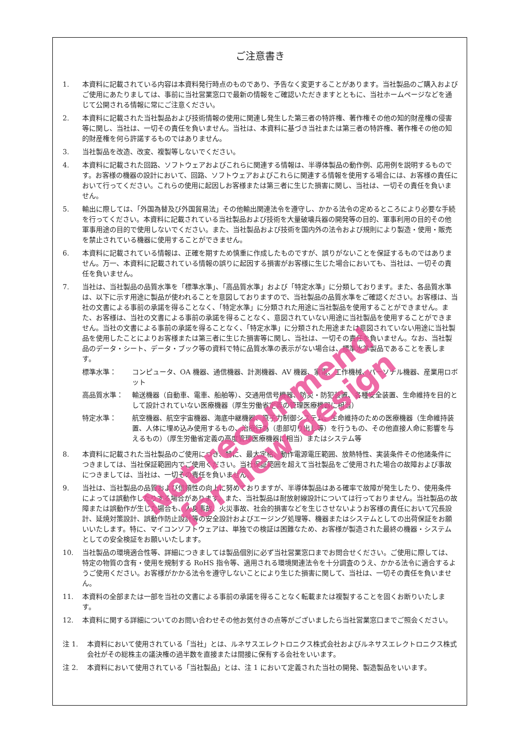ご注意書き
1. 本資料に記載されている内容は本資料発行時点のものであり、予告なく変更することがあります。当社製品のご購入およびご使用にあたりましては、事前に当社営業窓口で最新の情報をご確認いただきますとともに、当社ホームページなどを通じて公開される情報に常にご注意ください。
2. 本資料に記載された当社製品および技術情報の使用に関連し発生した第三者の特許権、著作権その他の知的財産権の侵害等に関し、当社は、一切その責任を負いません。当社は、本資料に基づき当社または第三者の特許権、著作権その他の知的財産権を何ら許諾するものではありません。
3. 当社製品を改造、改変、複製等しないでください。
4. 本資料に記載された回路、ソフトウェアおよびこれらに関連する情報は、半導体製品の動作例、応用例を説明するものです。お客様の機器の設計において、回路、ソフトウェアおよびこれらに関連する情報を使用する場合には、お客様の責任において行ってください。これらの使用に起因しお客様または第三者に生じた損害に関し、当社は、一切その責任を負いません。
5. 輸出に際しては、「外国為替及び外国貿易法」その他輸出関連法令を遵守し、かかる法令の定めるところにより必要な手続を行ってください。本資料に記載されている当社製品および技術を大量破壊兵器の開発等の目的、軍事利用の目的その他軍事用途の目的で使用しないでください。また、当社製品および技術を国内外の法令および規則により製造・使用・販売を禁止されている機器に使用することができません。
6. 本資料に記載されている情報は、正確を期すため慎重に作成したものですが、誤りがないことを保証するものではありません。万一、本資料に記載されている情報の誤りに起因する損害がお客様に生じた場合においても、当社は、一切その責任を負いません。
7. 当社は、当社製品の品質水準を「標準水準」、「高品質水準」および「特定水準」に分類しております。また、各品質水準は、以下に示す用途に製品が使われることを意図しておりますので、当社製品の品質水準をご確認ください。お客様は、当社の文書による事前の承諾を得ることなく、「特定水準」に分類された用途に当社製品を使用することができません。また、お客様は、当社の文書による事前の承諾を得ることなく、意図されていない用途に当社製品を使用することができません。当社の文書による事前の承諾を得ることなく、「特定水準」に分類された用途または意図されていない用途に当社製品を使用したことによりお客様または第三者に生じた損害等に関し、当社は、一切その責任を負いません。なお、当社製品のデータ・シート、データ・ブック等の資料で特に品質水準の表示がない場合は、標準水準製品であることを表します。
標準水準： コンピュータ、OA 機器、通信機器、計測機器、AV 機器、家電、工作機械、パーソナル機器、産業用ロボット
高品質水準： 輸送機器（自動車、電車、船舶等）、交通用信号機器、防災・防犯装置、各種安全装置、生命維持を目的として設計されていない医療機器（厚生労働省定義の管理医療機器に相当）
特定水準： 航空機器、航空宇宙機器、海底中継機器、原子力制御システム、生命維持のための医療機器（生命維持装置、人体に埋め込み使用するもの、治療行為（患部切り出し等）を行うもの、その他直接人命に影響を与えるもの）（厚生労働省定義の高度管理医療機器に相当）またはシステム等
8. 本資料に記載された当社製品のご使用につき、特に、最大定格、動作電源電圧範囲、放熱特性、実装条件その他諸条件につきましては、当社保証範囲内でご使用ください。当社保証範囲を超えて当社製品をご使用された場合の故障および事故につきましては、当社は、一切その責任を負いません。
9. 当社は、当社製品の品質および信頼性の向上に努めておりますが、半導体製品はある確率で故障が発生したり、使用条件によっては誤動作したりする場合があります。また、当社製品は耐放射線設計については行っておりません。当社製品の故障または誤動作が生じた場合も、人身事故、火災事故、社会的損害などを生じさせないようお客様の責任において冗長設計、延焼対策設計、誤動作防止設計等の安全設計およびエージング処理等、機器またはシステムとしての出荷保証をお願いいたします。特に、マイコンソフトウェアは、単独での検証は困難なため、お客様が製造された最終の機器・システムとしての安全検証をお願いいたします。
10. 当社製品の環境適合性等、詳細につきましては製品個別に必ず当社営業窓口までお問合せください。ご使用に際しては、特定の物質の含有・使用を規制する RoHS 指令等、適用される環境関連法令を十分調査のうえ、かかる法令に適合するようご使用ください。お客様がかかる法令を遵守しないことにより生じた損害に関して、当社は、一切その責任を負いません。
11. 本資料の全部または一部を当社の文書による事前の承諾を得ることなく転載または複製することを固くお断りいたします。
12. 本資料に関する詳細についてのお問い合わせその他お気付きの点等がございましたら当社営業窓口までご照会ください。
注 1. 本資料において使用されている「当社」とは、ルネサスエレクトロニクス株式会社およびルネサスエレクトロニクス株式会社がその総株主の議決権の過半数を直接または間接に保有する会社をいいます。
注 2. 本資料において使用されている「当社製品」とは、注 1 において定義された当社の開発、製造製品をいいます。
Not recommend
for new design